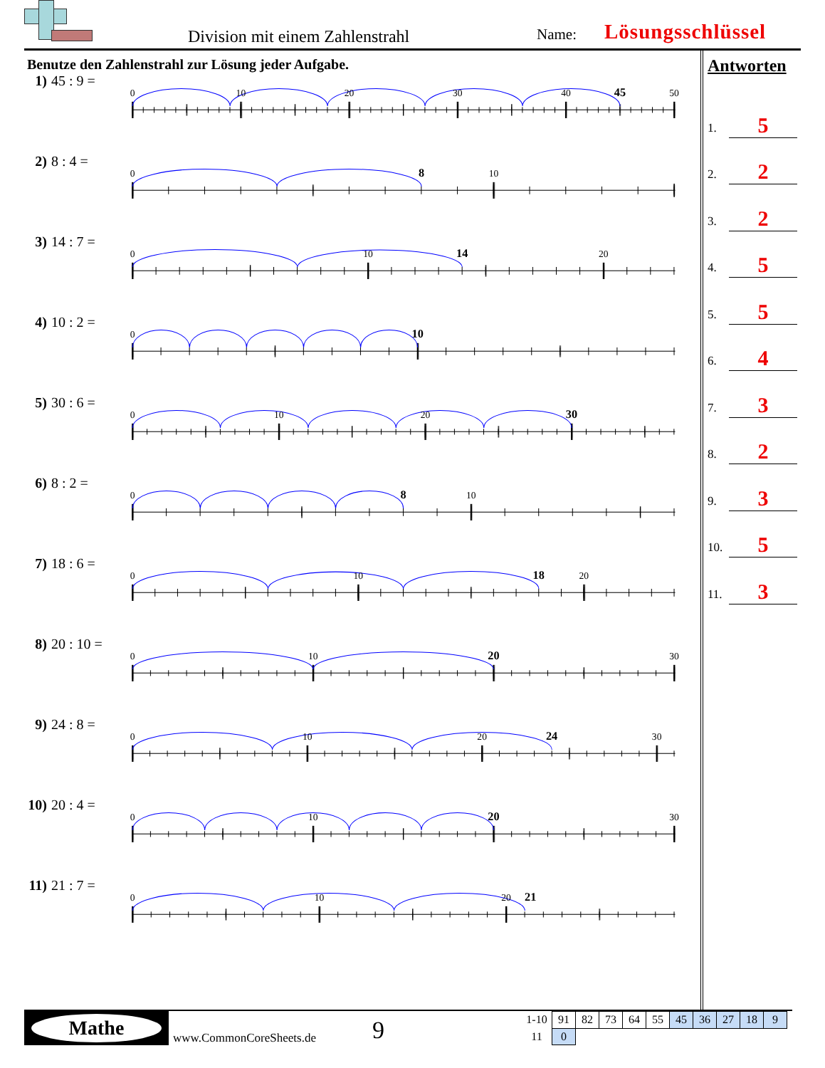Division mit einem Zahlenstrahl
Name: Lösungsschlüssel
Benutze den Zahlenstrahl zur Lösung jeder Aufgabe.
1) 45 : 9 =
0
10
20
30
40
50
45
2) 8 : 4 =
0
10
8
3) 14 : 7 =
0
10
20
14
4) 10 : 2 =
0
10
5) 30 : 6 =
0
10
20
30
6) 8 : 2 =
0
10
8
7) 18 : 6 =
0
10
20
18
8) 20 : 10 =
0
10
30
20
9) 24 : 8 =
0
10
20
30
24
10) 20 : 4 =
0
10
30
20
11) 21 : 7 =
0
10
20
21
Antworten
1. 5
2. 2
3. 2
4. 5
5. 5
6. 4
7. 3
8. 2
9. 3
10. 5
11. 3
Mathe
www.CommonCoreSheets.de
9
| 1-10 | 91 | 82 | 73 | 64 | 55 | 45 | 36 | 27 | 18 | 9 |
| 11 | 0 | | | | | | | | | |